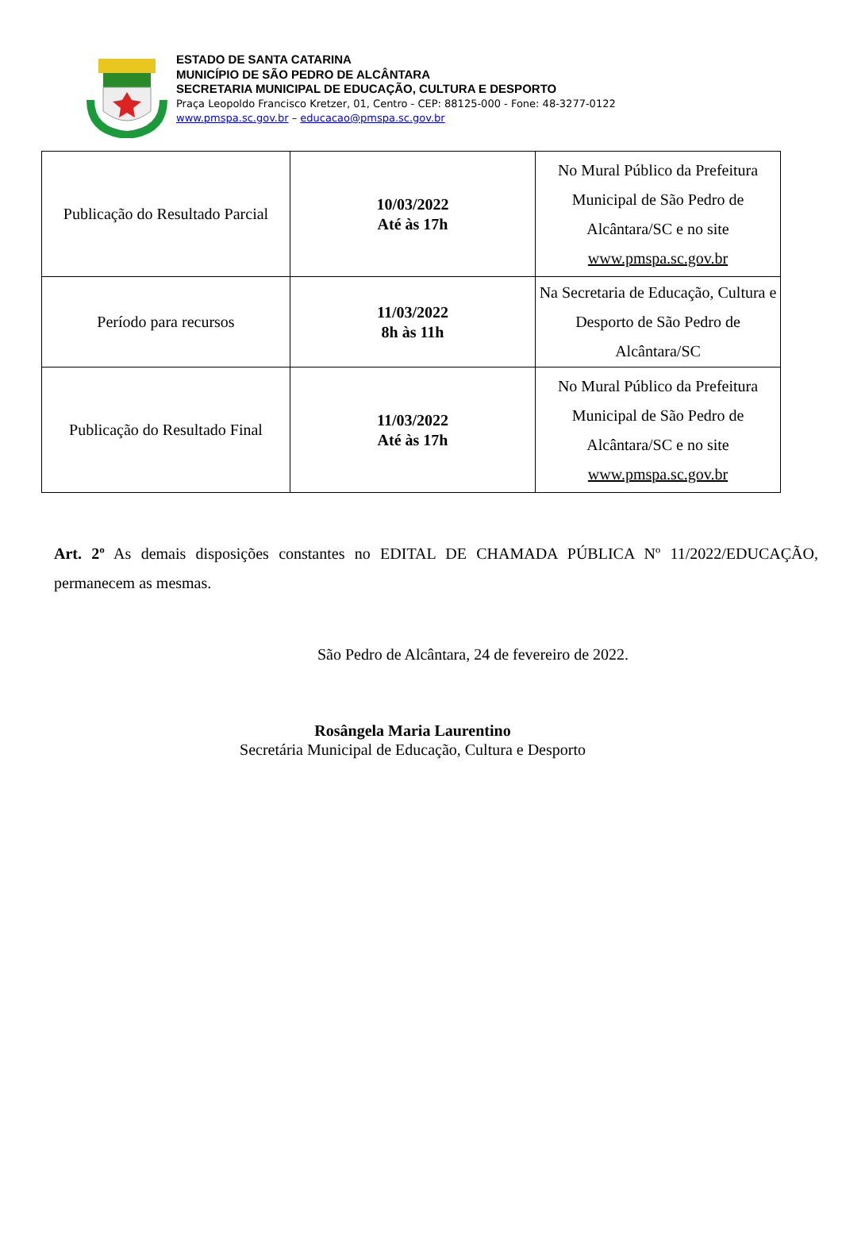ESTADO DE SANTA CATARINA
MUNICÍPIO DE SÃO PEDRO DE ALCÂNTARA
SECRETARIA MUNICIPAL DE EDUCAÇÃO, CULTURA E DESPORTO
Praça Leopoldo Francisco Kretzer, 01, Centro - CEP: 88125-000 - Fone: 48-3277-0122
www.pmspa.sc.gov.br – educacao@pmspa.sc.gov.br
| Publicação do Resultado Parcial | 10/03/2022 Até às 17h | No Mural Público da Prefeitura Municipal de São Pedro de Alcântara/SC e no site www.pmspa.sc.gov.br |
| Período para recursos | 11/03/2022 8h às 11h | Na Secretaria de Educação, Cultura e Desporto de São Pedro de Alcântara/SC |
| Publicação do Resultado Final | 11/03/2022 Até às 17h | No Mural Público da Prefeitura Municipal de São Pedro de Alcântara/SC e no site www.pmspa.sc.gov.br |
Art. 2º As demais disposições constantes no EDITAL DE CHAMADA PÚBLICA Nº 11/2022/EDUCAÇÃO, permanecem as mesmas.
São Pedro de Alcântara, 24 de fevereiro de 2022.
Rosângela Maria Laurentino
Secretária Municipal de Educação, Cultura e Desporto